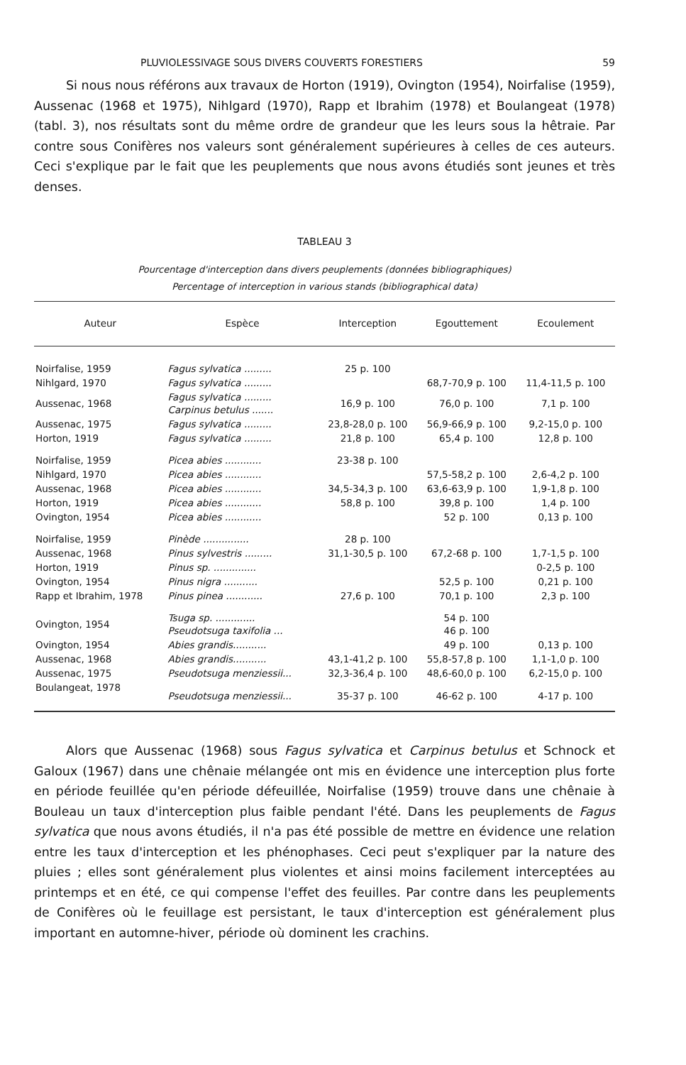PLUVIOLESSIVAGE SOUS DIVERS COUVERTS FORESTIERS 59
Si nous nous référons aux travaux de Horton (1919), Ovington (1954), Noirfalise (1959), Aussenac (1968 et 1975), Nihlgard (1970), Rapp et Ibrahim (1978) et Boulangeat (1978) (tabl. 3), nos résultats sont du même ordre de grandeur que les leurs sous la hêtraie. Par contre sous Conifères nos valeurs sont généralement supérieures à celles de ces auteurs. Ceci s'explique par le fait que les peuplements que nous avons étudiés sont jeunes et très denses.
TABLEAU 3
Pourcentage d'interception dans divers peuplements (données bibliographiques)
Percentage of interception in various stands (bibliographical data)
| Auteur | Espèce | Interception | Egouttement | Ecoulement |
| --- | --- | --- | --- | --- |
| Noirfalise, 1959 | Fagus sylvatica ......... | 25 p. 100 | | |
| Nihlgard, 1970 | Fagus sylvatica ......... | | 68,7-70,9 p. 100 | 11,4-11,5 p. 100 |
| Aussenac, 1968 | Fagus sylvatica ......... Carpinus betulus ....... | 16,9 p. 100 | 76,0 p. 100 | 7,1 p. 100 |
| Aussenac, 1975 | Fagus sylvatica ......... | 23,8-28,0 p. 100 | 56,9-66,9 p. 100 | 9,2-15,0 p. 100 |
| Horton, 1919 | Fagus sylvatica ......... | 21,8 p. 100 | 65,4 p. 100 | 12,8 p. 100 |
| Noirfalise, 1959 | Picea abies ............ | 23-38 p. 100 | | |
| Nihlgard, 1970 | Picea abies ............ | | 57,5-58,2 p. 100 | 2,6-4,2 p. 100 |
| Aussenac, 1968 | Picea abies ............ | 34,5-34,3 p. 100 | 63,6-63,9 p. 100 | 1,9-1,8 p. 100 |
| Horton, 1919 | Picea abies ............ | 58,8 p. 100 | 39,8 p. 100 | 1,4 p. 100 |
| Ovington, 1954 | Picea abies ............ | | 52 p. 100 | 0,13 p. 100 |
| Noirfalise, 1959 | Pinède ............... | 28 p. 100 | | |
| Aussenac, 1968 | Pinus sylvestris ......... | 31,1-30,5 p. 100 | 67,2-68 p. 100 | 1,7-1,5 p. 100 |
| Horton, 1919 | Pinus sp. .............. | | | 0-2,5 p. 100 |
| Ovington, 1954 | Pinus nigra ........... | | 52,5 p. 100 | 0,21 p. 100 |
| Rapp et Ibrahim, 1978 | Pinus pinea ............ | 27,6 p. 100 | 70,1 p. 100 | 2,3 p. 100 |
| Ovington, 1954 | Tsuga sp. ............. Pseudotsuga taxifolia ... | | 54 p. 100 46 p. 100 | |
| Ovington, 1954 | Abies grandis........... | | 49 p. 100 | 0,13 p. 100 |
| Aussenac, 1968 | Abies grandis........... | 43,1-41,2 p. 100 | 55,8-57,8 p. 100 | 1,1-1,0 p. 100 |
| Aussenac, 1975 | Pseudotsuga menziessii... | 32,3-36,4 p. 100 | 48,6-60,0 p. 100 | 6,2-15,0 p. 100 |
| Boulangeat, 1978 | Pseudotsuga menziessii... | 35-37 p. 100 | 46-62 p. 100 | 4-17 p. 100 |
Alors que Aussenac (1968) sous Fagus sylvatica et Carpinus betulus et Schnock et Galoux (1967) dans une chênaie mélangée ont mis en évidence une interception plus forte en période feuillée qu'en période défeuillée, Noirfalise (1959) trouve dans une chênaie à Bouleau un taux d'interception plus faible pendant l'été. Dans les peuplements de Fagus sylvatica que nous avons étudiés, il n'a pas été possible de mettre en évidence une relation entre les taux d'interception et les phénophases. Ceci peut s'expliquer par la nature des pluies ; elles sont généralement plus violentes et ainsi moins facilement interceptées au printemps et en été, ce qui compense l'effet des feuilles. Par contre dans les peuplements de Conifères où le feuillage est persistant, le taux d'interception est généralement plus important en automne-hiver, période où dominent les crachins.